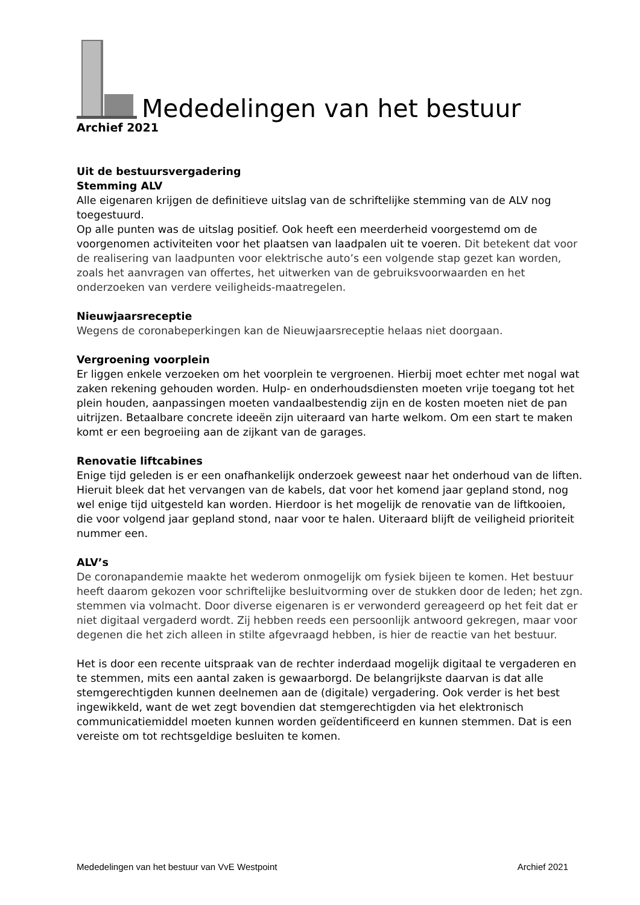Mededelingen van het bestuur
Archief 2021
Uit de bestuursvergadering
Stemming ALV
Alle eigenaren krijgen de definitieve uitslag van de schriftelijke stemming van de ALV nog toegestuurd.
Op alle punten was de uitslag positief. Ook heeft een meerderheid voorgestemd om de voorgenomen activiteiten voor het plaatsen van laadpalen uit te voeren. Dit betekent dat voor de realisering van laadpunten voor elektrische auto’s een volgende stap gezet kan worden, zoals het aanvragen van offertes, het uitwerken van de gebruiksvoorwaarden en het onderzoeken van verdere veiligheids-maatregelen.
Nieuwjaarsreceptie
Wegens de coronabeperkingen kan de Nieuwjaarsreceptie helaas niet doorgaan.
Vergroening voorplein
Er liggen enkele verzoeken om het voorplein te vergroenen. Hierbij moet echter met nogal wat zaken rekening gehouden worden. Hulp- en onderhoudsdiensten moeten vrije toegang tot het plein houden, aanpassingen moeten vandaalbestendig zijn en de kosten moeten niet de pan uitrijzen. Betaalbare concrete ideeën zijn uiteraard van harte welkom. Om een start te maken komt er een begroeiing aan de zijkant van de garages.
Renovatie liftcabines
Enige tijd geleden is er een onafhankelijk onderzoek geweest naar het onderhoud van de liften. Hieruit bleek dat het vervangen van de kabels, dat voor het komend jaar gepland stond, nog wel enige tijd uitgesteld kan worden. Hierdoor is het mogelijk de renovatie van de liftkooien, die voor volgend jaar gepland stond, naar voor te halen. Uiteraard blijft de veiligheid prioriteit nummer een.
ALV’s
De coronapandemie maakte het wederom onmogelijk om fysiek bijeen te komen. Het bestuur heeft daarom gekozen voor schriftelijke besluitvorming over de stukken door de leden; het zgn. stemmen via volmacht. Door diverse eigenaren is er verwonderd gereageerd op het feit dat er niet digitaal vergaderd wordt. Zij hebben reeds een persoonlijk antwoord gekregen, maar voor degenen die het zich alleen in stilte afgevraagd hebben, is hier de reactie van het bestuur.
Het is door een recente uitspraak van de rechter inderdaad mogelijk digitaal te vergaderen en te stemmen, mits een aantal zaken is gewaarborgd. De belangrijkste daarvan is dat alle stemgerechtigden kunnen deelnemen aan de (digitale) vergadering. Ook verder is het best ingewikkeld, want de wet zegt bovendien dat stemgerechtigden via het elektronisch communicatiemiddel moeten kunnen worden geïdentificeerd en kunnen stemmen. Dat is een vereiste om tot rechtsgeldige besluiten te komen.
Mededelingen van het bestuur van VvE Westpoint Archief 2021